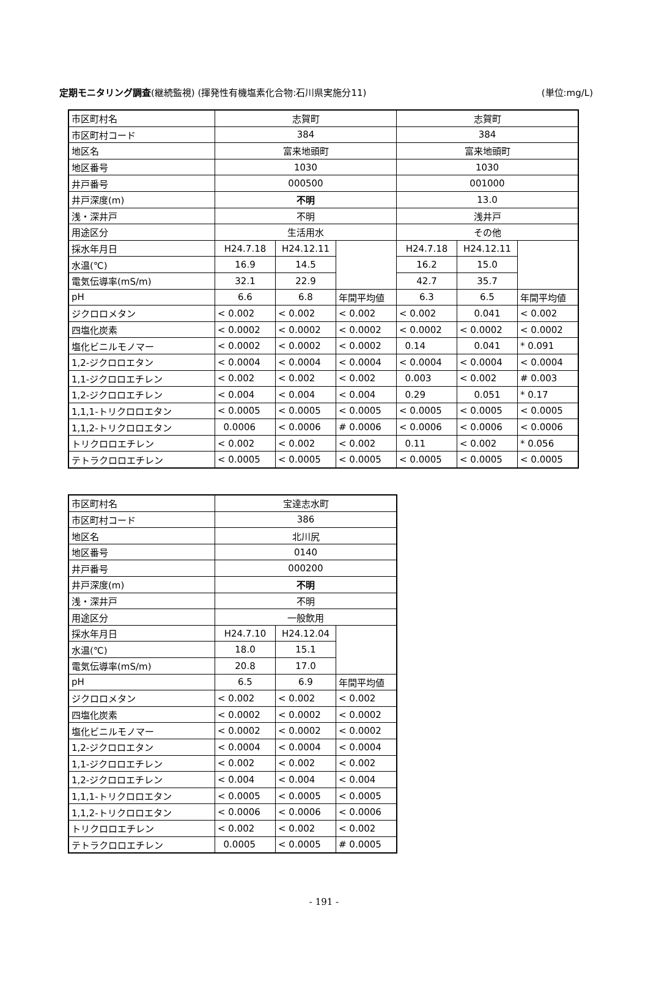定期モニタリング調査(継続監視) (揮発性有機塩素化合物:石川県実施分11) (単位:mg/L)
| 市区町村名 | 志賀町 | | | 志賀町 | | |
| 市区町村コード | 384 | | | 384 | | |
| 地区名 | 富来地頭町 | | | 富来地頭町 | | |
| 地区番号 | 1030 | | | 1030 | | |
| 井戸番号 | 000500 | | | 001000 | | |
| 井戸深度(m) | 不明 | | | 13.0 | | |
| 浅・深井戸 | 不明 | | | 浅井戸 | | |
| 用途区分 | 生活用水 | | | その他 | | |
| 採水年月日 | H24.7.18 | H24.12.11 | | H24.7.18 | H24.12.11 | |
| 水温(℃) | 16.9 | 14.5 | | 16.2 | 15.0 | |
| 電気伝導率(mS/m) | 32.1 | 22.9 | | 42.7 | 35.7 | |
| pH | 6.6 | 6.8 | 年間平均値 | 6.3 | 6.5 | 年間平均値 |
| ジクロロメタン | < 0.002 | < 0.002 | < 0.002 | < 0.002 | 0.041 | < 0.002 |
| 四塩化炭素 | < 0.0002 | < 0.0002 | < 0.0002 | < 0.0002 | < 0.0002 | < 0.0002 |
| 塩化ビニルモノマー | < 0.0002 | < 0.0002 | < 0.0002 | 0.14 | 0.041 | * 0.091 |
| 1,2-ジクロロエタン | < 0.0004 | < 0.0004 | < 0.0004 | < 0.0004 | < 0.0004 | < 0.0004 |
| 1,1-ジクロロエチレン | < 0.002 | < 0.002 | < 0.002 | 0.003 | < 0.002 | # 0.003 |
| 1,2-ジクロロエチレン | < 0.004 | < 0.004 | < 0.004 | 0.29 | 0.051 | * 0.17 |
| 1,1,1-トリクロロエタン | < 0.0005 | < 0.0005 | < 0.0005 | < 0.0005 | < 0.0005 | < 0.0005 |
| 1,1,2-トリクロロエタン | 0.0006 | < 0.0006 | # 0.0006 | < 0.0006 | < 0.0006 | < 0.0006 |
| トリクロロエチレン | < 0.002 | < 0.002 | < 0.002 | 0.11 | < 0.002 | * 0.056 |
| テトラクロロエチレン | < 0.0005 | < 0.0005 | < 0.0005 | < 0.0005 | < 0.0005 | < 0.0005 |
| 市区町村名 | 宝達志水町 | | |
| 市区町村コード | 386 | | |
| 地区名 | 北川尻 | | |
| 地区番号 | 0140 | | |
| 井戸番号 | 000200 | | |
| 井戸深度(m) | 不明 | | |
| 浅・深井戸 | 不明 | | |
| 用途区分 | 一般飲用 | | |
| 採水年月日 | H24.7.10 | H24.12.04 | |
| 水温(℃) | 18.0 | 15.1 | |
| 電気伝導率(mS/m) | 20.8 | 17.0 | |
| pH | 6.5 | 6.9 | 年間平均値 |
| ジクロロメタン | < 0.002 | < 0.002 | < 0.002 |
| 四塩化炭素 | < 0.0002 | < 0.0002 | < 0.0002 |
| 塩化ビニルモノマー | < 0.0002 | < 0.0002 | < 0.0002 |
| 1,2-ジクロロエタン | < 0.0004 | < 0.0004 | < 0.0004 |
| 1,1-ジクロロエチレン | < 0.002 | < 0.002 | < 0.002 |
| 1,2-ジクロロエチレン | < 0.004 | < 0.004 | < 0.004 |
| 1,1,1-トリクロロエタン | < 0.0005 | < 0.0005 | < 0.0005 |
| 1,1,2-トリクロロエタン | < 0.0006 | < 0.0006 | < 0.0006 |
| トリクロロエチレン | < 0.002 | < 0.002 | < 0.002 |
| テトラクロロエチレン | 0.0005 | < 0.0005 | # 0.0005 |
- 191 -